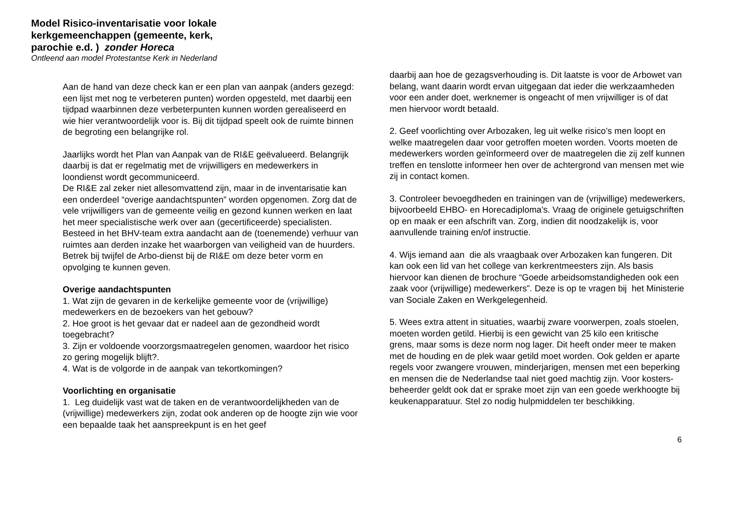Model Risico-inventarisatie voor lokale
kerkgemeenchappen (gemeente, kerk,
parochie e.d. ) zonder Horeca
Ontleend aan model Protestantse Kerk in Nederland
Aan de hand van deze check kan er een plan van aanpak (anders gezegd: een lijst met nog te verbeteren punten) worden opgesteld, met daarbij een tijdpad waarbinnen deze verbeterpunten kunnen worden gerealiseerd en wie hier verantwoordelijk voor is. Bij dit tijdpad speelt ook de ruimte binnen de begroting een belangrijke rol.
Jaarlijks wordt het Plan van Aanpak van de RI&E geëvalueerd. Belangrijk daarbij is dat er regelmatig met de vrijwilligers en medewerkers in loondienst wordt gecommuniceerd.
De RI&E zal zeker niet allesomvattend zijn, maar in de inventarisatie kan een onderdeel “overige aandachtspunten” worden opgenomen. Zorg dat de vele vrijwilligers van de gemeente veilig en gezond kunnen werken en laat het meer specialistische werk over aan (gecertificeerde) specialisten. Besteed in het BHV-team extra aandacht aan de (toenemende) verhuur van ruimtes aan derden inzake het waarborgen van veiligheid van de huurders. Betrek bij twijfel de Arbo-dienst bij de RI&E om deze beter vorm en opvolging te kunnen geven.
Overige aandachtspunten
1. Wat zijn de gevaren in de kerkelijke gemeente voor de (vrijwillige) medewerkers en de bezoekers van het gebouw?
2. Hoe groot is het gevaar dat er nadeel aan de gezondheid wordt toegebracht?
3. Zijn er voldoende voorzorgsmaatregelen genomen, waardoor het risico zo gering mogelijk blijft?.
4. Wat is de volgorde in de aanpak van tekortkomingen?
Voorlichting en organisatie
1. Leg duidelijk vast wat de taken en de verantwoordelijkheden van de (vrijwillige) medewerkers zijn, zodat ook anderen op de hoogte zijn wie voor een bepaalde taak het aanspreekpunt is en het geef
daarbij aan hoe de gezagsverhouding is. Dit laatste is voor de Arbowet van belang, want daarin wordt ervan uitgegaan dat ieder die werkzaamheden voor een ander doet, werknemer is ongeacht of men vrijwilliger is of dat men hiervoor wordt betaald.
2. Geef voorlichting over Arbozaken, leg uit welke risico’s men loopt en welke maatregelen daar voor getroffen moeten worden. Voorts moeten de medewerkers worden geïnformeerd over de maatregelen die zij zelf kunnen treffen en tenslotte informeer hen over de achtergrond van mensen met wie zij in contact komen.
3. Controleer bevoegdheden en trainingen van de (vrijwillige) medewerkers, bijvoorbeeld EHBO- en Horecadiploma's. Vraag de originele getuigschriften op en maak er een afschrift van. Zorg, indien dit noodzakelijk is, voor aanvullende training en/of instructie.
4. Wijs iemand aan die als vraagbaak over Arbozaken kan fungeren. Dit kan ook een lid van het college van kerkrentmeesters zijn. Als basis hiervoor kan dienen de brochure “Goede arbeidsomstandigheden ook een zaak voor (vrijwillige) medewerkers”. Deze is op te vragen bij het Ministerie van Sociale Zaken en Werkgelegenheid.
5. Wees extra attent in situaties, waarbij zware voorwerpen, zoals stoelen, moeten worden getild. Hierbij is een gewicht van 25 kilo een kritische grens, maar soms is deze norm nog lager. Dit heeft onder meer te maken met de houding en de plek waar getild moet worden. Ook gelden er aparte regels voor zwangere vrouwen, minderjarigen, mensen met een beperking en mensen die de Nederlandse taal niet goed machtig zijn. Voor kosters-beheerder geldt ook dat er sprake moet zijn van een goede werkhoogte bij keukenapparatuur. Stel zo nodig hulpmiddelen ter beschikking.
6